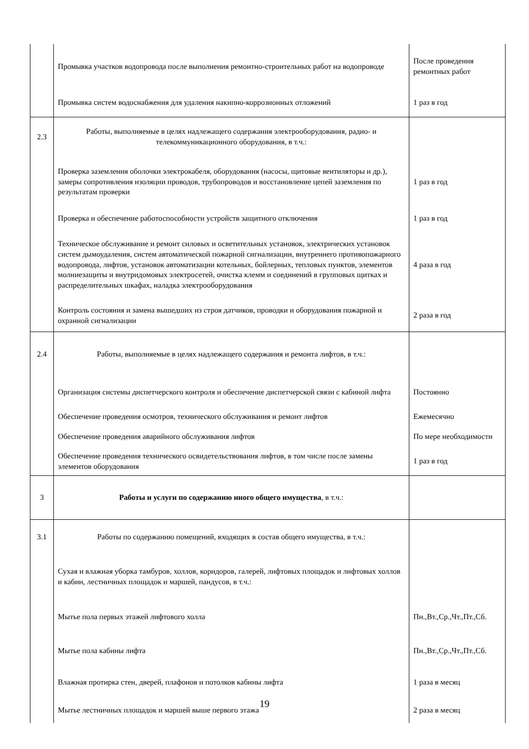| | Промывка участков водопровода после выполнения ремонтно-строительных работ на водопроводе | После проведения ремонтных работ |
| | Промывка систем водоснабжения для удаления накипно-коррозионных отложений | 1 раз в год |
| 2.3 | Работы, выполняемые в целях надлежащего содержания электрооборудования, радио- и телекоммуникационного оборудования, в т.ч.: | |
| | Проверка заземления оболочки электрокабеля, оборудования (насосы, щитовые вентиляторы и др.), замеры сопротивления изоляции проводов, трубопроводов и восстановление цепей заземления по результатам проверки | 1 раз в год |
| | Проверка и обеспечение работоспособности устройств защитного отключения | 1 раз в год |
| | Техническое обслуживание и ремонт силовых и осветительных установок, электрических установок систем дымоудаления, систем автоматической пожарной сигнализации, внутреннего противопожарного водопровода, лифтов, установок автоматизации котельных, бойлерных, тепловых пунктов, элементов молниезащиты и внутридомовых электросетей, очистка клемм и соединений в групповых щитках и распределительных шкафах, наладка электрооборудования | 4 раза в год |
| | Контроль состояния и замена вышедших из строя датчиков, проводки и оборудования пожарной и охранной сигнализации | 2 раза в год |
| 2.4 | Работы, выполняемые в целях надлежащего содержания и ремонта лифтов, в т.ч.: | |
| | Организация системы диспетчерского контроля и обеспечение диспетчерской связи с кабиной лифта | Постоянно |
| | Обеспечение проведения осмотров, технического обслуживания и ремонт лифтов | Ежемесячно |
| | Обеспечение проведения аварийного обслуживания лифтов | По мере необходимости |
| | Обеспечение проведения технического освидетельствования лифтов, в том числе после замены элементов оборудования | 1 раз в год |
| 3 | Работы и услуги по содержанию иного общего имущества , в т.ч.: | |
| 3.1 | Работы по содержанию помещений, входящих в состав общего имущества, в т.ч.: | |
| | Сухая и влажная уборка тамбуров, холлов, коридоров, галерей, лифтовых площадок и лифтовых холлов и кабин, лестничных площадок и маршей, пандусов, в т.ч.: | |
| | Мытье пола первых этажей лифтового холла | Пн.,Вт.,Ср.,Чт.,Пт.,Сб. |
| | Мытье пола кабины лифта | Пн.,Вт.,Ср.,Чт.,Пт.,Сб. |
| | Влажная протирка стен, дверей, плафонов и потолков кабины лифта | 1 раза в месяц |
| | Мытье лестничных площадок и маршей выше первого этажа | 2 раза в месяц |
19